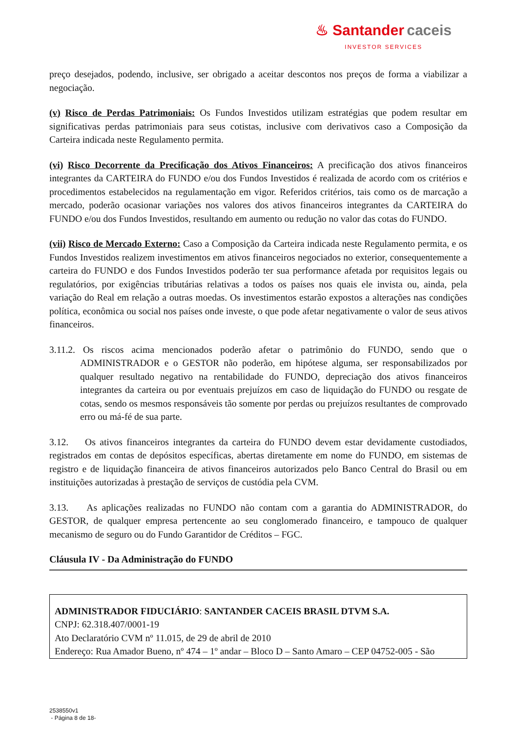♨ Santander caceis
INVESTOR SERVICES
preço desejados, podendo, inclusive, ser obrigado a aceitar descontos nos preços de forma a viabilizar a negociação.
(v) Risco de Perdas Patrimoniais: Os Fundos Investidos utilizam estratégias que podem resultar em significativas perdas patrimoniais para seus cotistas, inclusive com derivativos caso a Composição da Carteira indicada neste Regulamento permita.
(vi) Risco Decorrente da Precificação dos Ativos Financeiros: A precificação dos ativos financeiros integrantes da CARTEIRA do FUNDO e/ou dos Fundos Investidos é realizada de acordo com os critérios e procedimentos estabelecidos na regulamentação em vigor. Referidos critérios, tais como os de marcação a mercado, poderão ocasionar variações nos valores dos ativos financeiros integrantes da CARTEIRA do FUNDO e/ou dos Fundos Investidos, resultando em aumento ou redução no valor das cotas do FUNDO.
(vii) Risco de Mercado Externo: Caso a Composição da Carteira indicada neste Regulamento permita, e os Fundos Investidos realizem investimentos em ativos financeiros negociados no exterior, consequentemente a carteira do FUNDO e dos Fundos Investidos poderão ter sua performance afetada por requisitos legais ou regulatórios, por exigências tributárias relativas a todos os países nos quais ele invista ou, ainda, pela variação do Real em relação a outras moedas. Os investimentos estarão expostos a alterações nas condições política, econômica ou social nos países onde investe, o que pode afetar negativamente o valor de seus ativos financeiros.
3.11.2. Os riscos acima mencionados poderão afetar o patrimônio do FUNDO, sendo que o ADMINISTRADOR e o GESTOR não poderão, em hipótese alguma, ser responsabilizados por qualquer resultado negativo na rentabilidade do FUNDO, depreciação dos ativos financeiros integrantes da carteira ou por eventuais prejuízos em caso de liquidação do FUNDO ou resgate de cotas, sendo os mesmos responsáveis tão somente por perdas ou prejuízos resultantes de comprovado erro ou má-fé de sua parte.
3.12. Os ativos financeiros integrantes da carteira do FUNDO devem estar devidamente custodiados, registrados em contas de depósitos específicas, abertas diretamente em nome do FUNDO, em sistemas de registro e de liquidação financeira de ativos financeiros autorizados pelo Banco Central do Brasil ou em instituições autorizadas à prestação de serviços de custódia pela CVM.
3.13. As aplicações realizadas no FUNDO não contam com a garantia do ADMINISTRADOR, do GESTOR, de qualquer empresa pertencente ao seu conglomerado financeiro, e tampouco de qualquer mecanismo de seguro ou do Fundo Garantidor de Créditos – FGC.
Cláusula IV - Da Administração do FUNDO
ADMINISTRADOR FIDUCIÁRIO: SANTANDER CACEIS BRASIL DTVM S.A.
CNPJ: 62.318.407/0001-19
Ato Declaratório CVM nº 11.015, de 29 de abril de 2010
Endereço: Rua Amador Bueno, nº 474 – 1º andar – Bloco D – Santo Amaro – CEP 04752-005 - São
2538550v1
- Página 8 de 18-